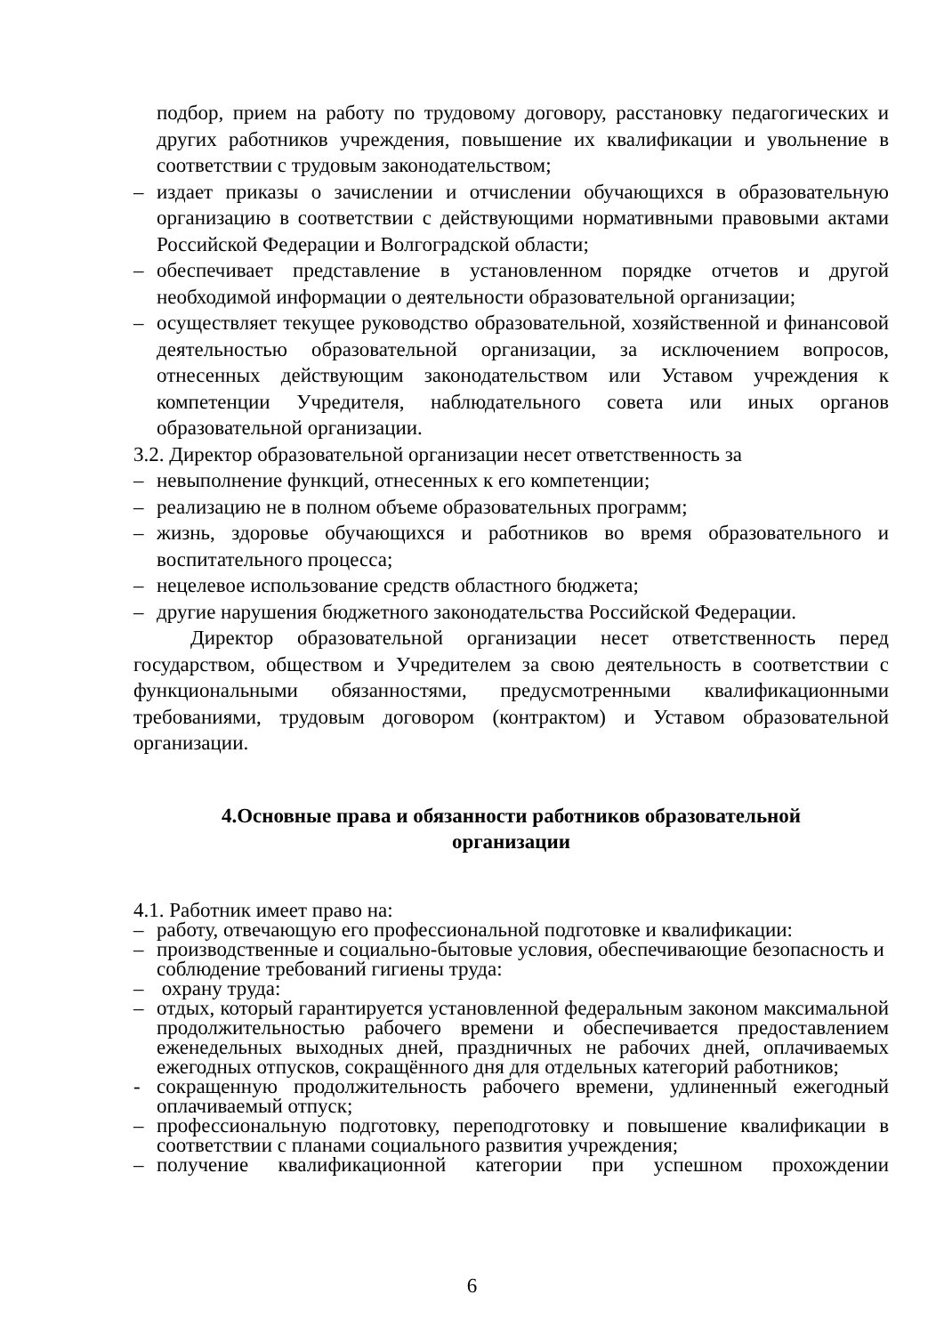подбор, прием на работу по трудовому договору, расстановку педагогических и других работников учреждения, повышение их квалификации и увольнение в соответствии с трудовым законодательством;
– издает приказы о зачислении и отчислении обучающихся в образовательную организацию в соответствии с действующими нормативными правовыми актами Российской Федерации и Волгоградской области;
– обеспечивает представление в установленном порядке отчетов и другой необходимой информации о деятельности образовательной организации;
– осуществляет текущее руководство образовательной, хозяйственной и финансовой деятельностью образовательной организации, за исключением вопросов, отнесенных действующим законодательством или Уставом учреждения к компетенции Учредителя, наблюдательного совета или иных органов образовательной организации.
3.2. Директор образовательной организации несет ответственность за
– невыполнение функций, отнесенных к его компетенции;
– реализацию не в полном объеме образовательных программ;
– жизнь, здоровье обучающихся и работников во время образовательного и воспитательного процесса;
– нецелевое использование средств областного бюджета;
– другие нарушения бюджетного законодательства Российской Федерации.
Директор образовательной организации несет ответственность перед государством, обществом и Учредителем за свою деятельность в соответствии с функциональными обязанностями, предусмотренными квалификационными требованиями, трудовым договором (контрактом) и Уставом образовательной организации.
4.Основные права и обязанности работников образовательной
организации
4.1. Работник имеет право на:
– работу, отвечающую его профессиональной подготовке и квалификации:
– производственные и социально-бытовые условия, обеспечивающие безопасность и соблюдение требований гигиены труда:
– охрану труда:
– отдых, который гарантируется установленной федеральным законом максимальной продолжительностью рабочего времени и обеспечивается предоставлением еженедельных выходных дней, праздничных не рабочих дней, оплачиваемых ежегодных отпусков, сокращённого дня для отдельных категорий работников;
- сокращенную продолжительность рабочего времени, удлиненный ежегодный оплачиваемый отпуск;
– профессиональную подготовку, переподготовку и повышение квалификации в соответствии с планами социального развития учреждения;
– получение квалификационной категории при успешном прохождении
6